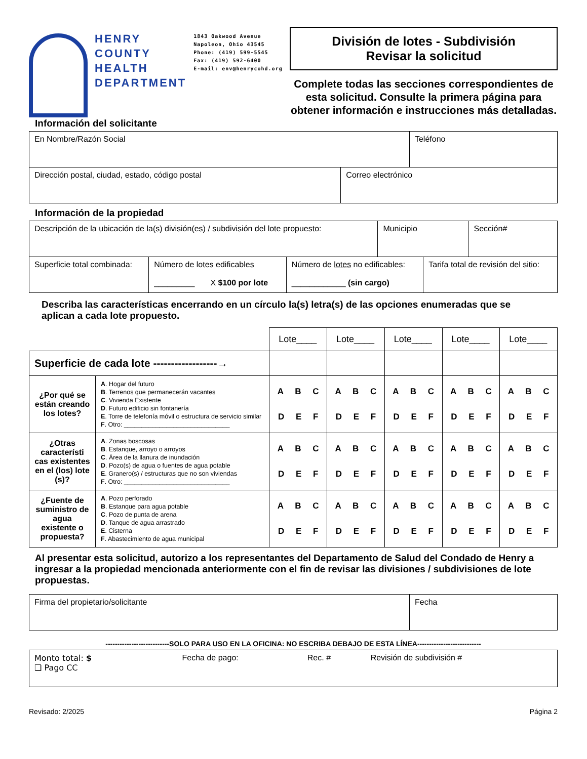HENRY
COUNTY
HEALTH
DEPARTMENT
1843 Oakwood Avenue
Napoleon, Ohio 43545
Phone: (419) 599-5545
Fax: (419) 592-6400
E-mail: env@henrycohd.org
División de lotes - Subdivisión
Revisar la solicitud
Complete todas las secciones correspondientes de
esta solicitud. Consulte la primera página para
obtener información e instrucciones más detalladas.
Información del solicitante
| En Nombre/Razón Social | Teléfono |
| Dirección postal, ciudad, estado, código postal | Correo electrónico |
Información de la propiedad
| Descripción de la ubicación de la(s) división(es) / subdivisión del lote propuesto: | Municipio | Sección# |
| Superficie total combinada: | Número de lotes edificables _________ X $100 por lote | Número de lotes no edificables: ____________ (sin cargo) | Tarifa total de revisión del sitio: |
Describa las características encerrando en un círculo la(s) letra(s) de las opciones enumeradas que se aplican a cada lote propuesto.
| | | Lote____ | Lote____ | Lote____ | Lote____ | Lote____ |
| Superficie de cada lote ------------------→ | | | | | | |
| ¿Por qué se están creando los lotes? | A . Hogar del futuro B . Terrenos que permanecerán vacantes C . Vivienda Existente D . Futuro edificio sin fontanería E . Torre de telefonía móvil o estructura de servicio similar F . Otro: ______________________________ | A B C D E F | A B C D E F | A B C D E F | A B C D E F | A B C D E F |
| ¿Otras característi cas existentes en el (los) lote (s)? | A . Zonas boscosas B . Estanque, arroyo o arroyos C . Área de la llanura de inundación D . Pozo(s) de agua o fuentes de agua potable E . Granero(s) / estructuras que no son viviendas F . Otro: ______________________________ | A B C D E F | A B C D E F | A B C D E F | A B C D E F | A B C D E F |
| ¿Fuente de suministro de agua existente o propuesta? | A . Pozo perforado B . Estanque para agua potable C . Pozo de punta de arena D . Tanque de agua arrastrado E . Cisterna F . Abastecimiento de agua municipal | A B C D E F | A B C D E F | A B C D E F | A B C D E F | A B C D E F |
Al presentar esta solicitud, autorizo a los representantes del Departamento de Salud del Condado de Henry a ingresar a la propiedad mencionada anteriormente con el fin de revisar las divisiones / subdivisiones de lote propuestas.
| Firma del propietario/solicitante | Fecha |
---------------------------SOLO PARA USO EN LA OFICINA: NO ESCRIBA DEBAJO DE ESTA LÍNEA---------------------------
| Monto total: $ ❑ Pago CC | Fecha de pago: | Rec. # | Revisión de subdivisión # |
Revisado: 2/2025 Página 2